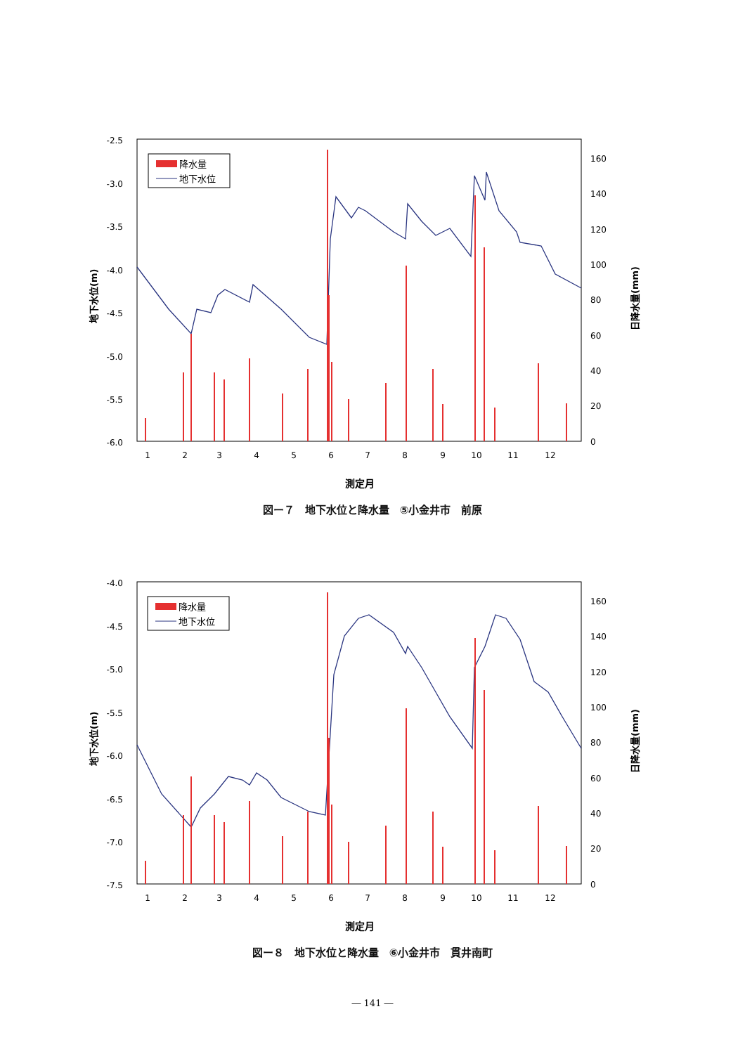-2.5
-3.0
-3.5
-4.0
-4.5
-5.0
-5.5
-6.0
160
140
120
100
80
60
40
20
0
1
2
3
4
5
6
7
8
9
10
11
12
測定月
地下水位(m)
日降水量(mm)
降水量
地下水位
図ー７　地下水位と降水量　⑤小金井市　前原
-4.0
-4.5
-5.0
-5.5
-6.0
-6.5
-7.0
-7.5
160
140
120
100
80
60
40
20
0
1
2
3
4
5
6
7
8
9
10
11
12
測定月
地下水位(m)
日降水量(mm)
降水量
地下水位
図ー８　地下水位と降水量　⑥小金井市　貫井南町
― 141 ―